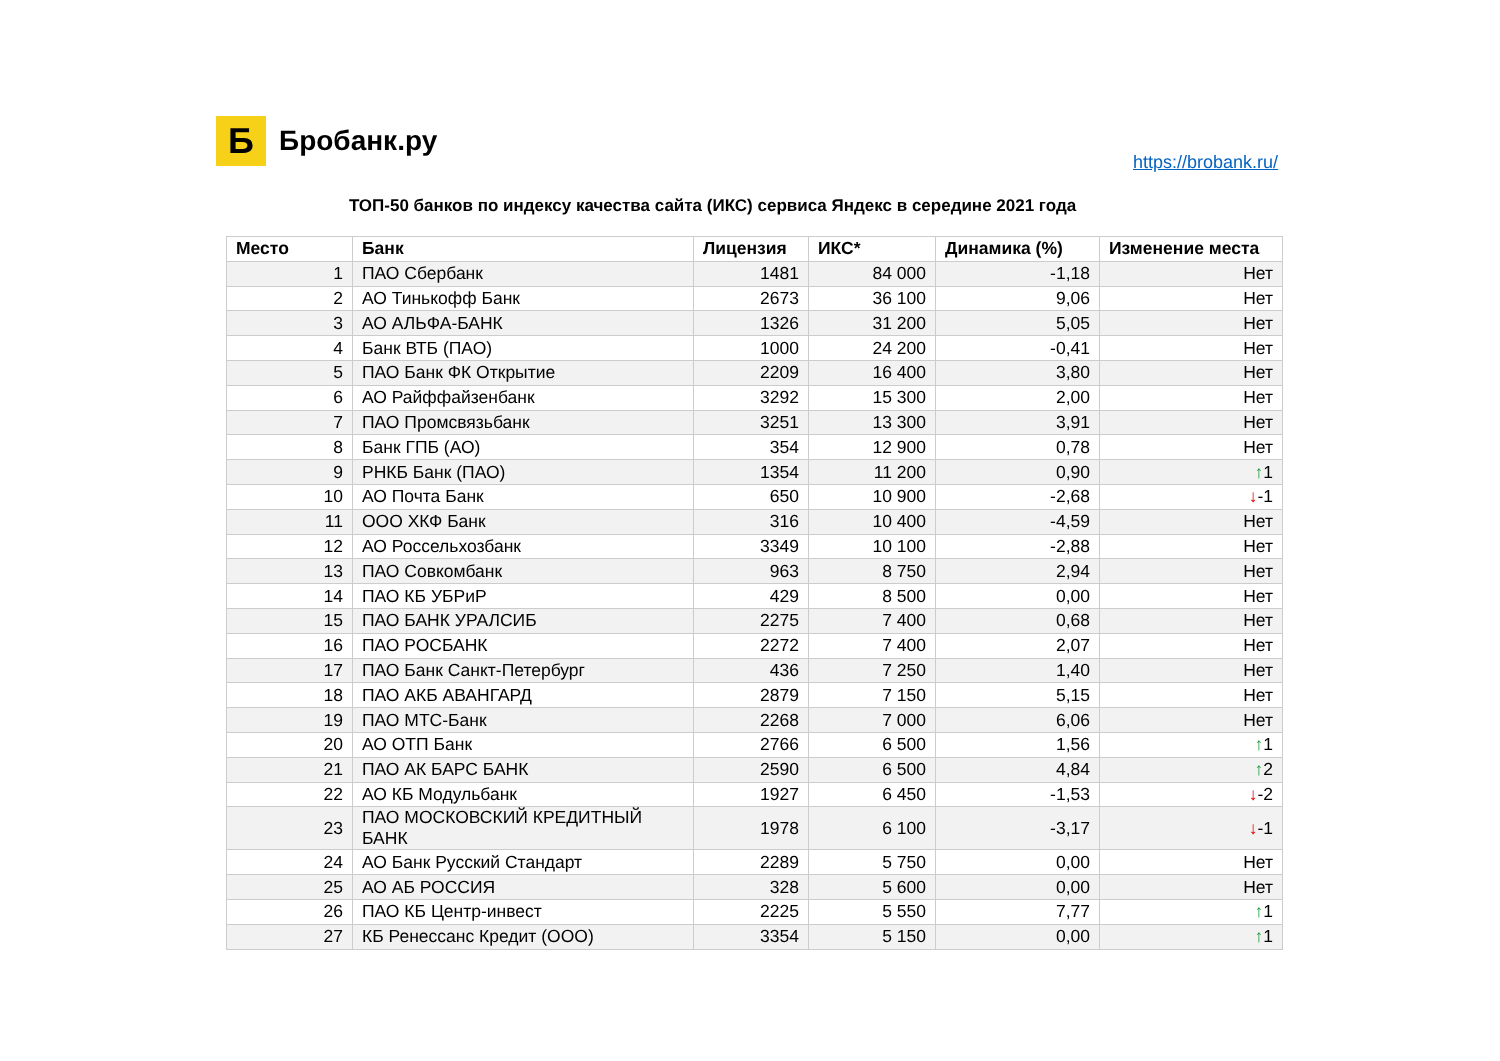Б
Бробанк.ру
https://brobank.ru/
ТОП-50 банков по индексу качества сайта (ИКС) сервиса Яндекс в середине 2021 года
| Место | Банк | Лицензия | ИКС* | Динамика (%) | Изменение места |
| --- | --- | --- | --- | --- | --- |
| 1 | ПАО Сбербанк | 1481 | 84 000 | -1,18 | Нет |
| 2 | АО Тинькофф Банк | 2673 | 36 100 | 9,06 | Нет |
| 3 | АО АЛЬФА-БАНК | 1326 | 31 200 | 5,05 | Нет |
| 4 | Банк ВТБ (ПАО) | 1000 | 24 200 | -0,41 | Нет |
| 5 | ПАО Банк ФК Открытие | 2209 | 16 400 | 3,80 | Нет |
| 6 | АО Райффайзенбанк | 3292 | 15 300 | 2,00 | Нет |
| 7 | ПАО Промсвязьбанк | 3251 | 13 300 | 3,91 | Нет |
| 8 | Банк ГПБ (АО) | 354 | 12 900 | 0,78 | Нет |
| 9 | РНКБ Банк (ПАО) | 1354 | 11 200 | 0,90 | ↑ 1 |
| 10 | АО Почта Банк | 650 | 10 900 | -2,68 | ↓ -1 |
| 11 | ООО ХКФ Банк | 316 | 10 400 | -4,59 | Нет |
| 12 | АО Россельхозбанк | 3349 | 10 100 | -2,88 | Нет |
| 13 | ПАО Совкомбанк | 963 | 8 750 | 2,94 | Нет |
| 14 | ПАО КБ УБРиР | 429 | 8 500 | 0,00 | Нет |
| 15 | ПАО БАНК УРАЛСИБ | 2275 | 7 400 | 0,68 | Нет |
| 16 | ПАО РОСБАНК | 2272 | 7 400 | 2,07 | Нет |
| 17 | ПАО Банк Санкт-Петербург | 436 | 7 250 | 1,40 | Нет |
| 18 | ПАО АКБ АВАНГАРД | 2879 | 7 150 | 5,15 | Нет |
| 19 | ПАО МТС-Банк | 2268 | 7 000 | 6,06 | Нет |
| 20 | АО ОТП Банк | 2766 | 6 500 | 1,56 | ↑ 1 |
| 21 | ПАО АК БАРС БАНК | 2590 | 6 500 | 4,84 | ↑ 2 |
| 22 | АО КБ Модульбанк | 1927 | 6 450 | -1,53 | ↓ -2 |
| 23 | ПАО МОСКОВСКИЙ КРЕДИТНЫЙ БАНК | 1978 | 6 100 | -3,17 | ↓ -1 |
| 24 | АО Банк Русский Стандарт | 2289 | 5 750 | 0,00 | Нет |
| 25 | АО АБ РОССИЯ | 328 | 5 600 | 0,00 | Нет |
| 26 | ПАО КБ Центр-инвест | 2225 | 5 550 | 7,77 | ↑ 1 |
| 27 | КБ Ренессанс Кредит (ООО) | 3354 | 5 150 | 0,00 | ↑ 1 |